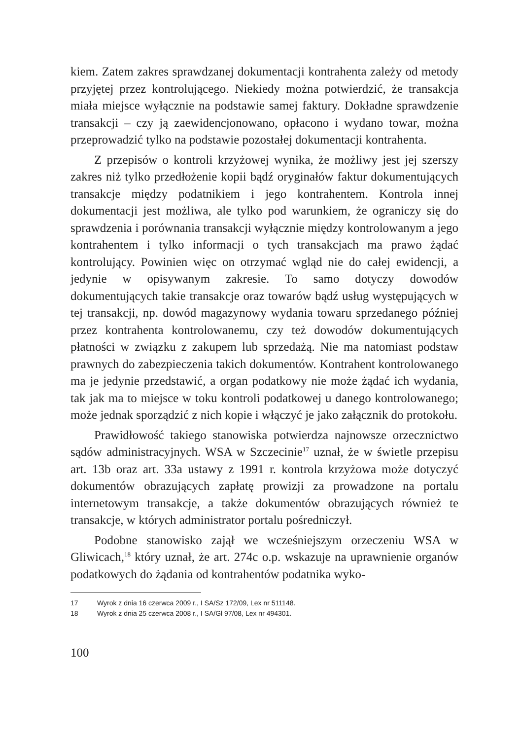kiem. Zatem zakres sprawdzanej dokumentacji kontrahenta zależy od metody przyjętej przez kontrolującego. Niekiedy można potwierdzić, że transakcja miała miejsce wyłącznie na podstawie samej faktury. Dokładne sprawdzenie transakcji – czy ją zaewidencjonowano, opłacono i wydano towar, można przeprowadzić tylko na podstawie pozostałej dokumentacji kontrahenta.
Z przepisów o kontroli krzyżowej wynika, że możliwy jest jej szerszy zakres niż tylko przedłożenie kopii bądź oryginałów faktur dokumentujących transakcje między podatnikiem i jego kontrahentem. Kontrola innej dokumentacji jest możliwa, ale tylko pod warunkiem, że ograniczy się do sprawdzenia i porównania transakcji wyłącznie między kontrolowanym a jego kontrahentem i tylko informacji o tych transakcjach ma prawo żądać kontrolujący. Powinien więc on otrzymać wgląd nie do całej ewidencji, a jedynie w opisywanym zakresie. To samo dotyczy dowodów dokumentujących takie transakcje oraz towarów bądź usług występujących w tej transakcji, np. dowód magazynowy wydania towaru sprzedanego później przez kontrahenta kontrolowanemu, czy też dowodów dokumentujących płatności w związku z zakupem lub sprzedażą. Nie ma natomiast podstaw prawnych do zabezpieczenia takich dokumentów. Kontrahent kontrolowanego ma je jedynie przedstawić, a organ podatkowy nie może żądać ich wydania, tak jak ma to miejsce w toku kontroli podatkowej u danego kontrolowanego; może jednak sporządzić z nich kopie i włączyć je jako załącznik do protokołu.
Prawidłowość takiego stanowiska potwierdza najnowsze orzecznictwo sądów administracyjnych. WSA w Szczecinie<sup>17</sup> uznał, że w świetle przepisu art. 13b oraz art. 33a ustawy z 1991 r. kontrola krzyżowa może dotyczyć dokumentów obrazujących zapłatę prowizji za prowadzone na portalu internetowym transakcje, a także dokumentów obrazujących również te transakcje, w których administrator portalu pośredniczył.
Podobne stanowisko zajął we wcześniejszym orzeczeniu WSA w Gliwicach,<sup>18</sup> który uznał, że art. 274c o.p. wskazuje na uprawnienie organów podatkowych do żądania od kontrahentów podatnika wyko-
17 Wyrok z dnia 16 czerwca 2009 r., I SA/Sz 172/09, Lex nr 511148.
18 Wyrok z dnia 25 czerwca 2008 r., I SA/Gl 97/08, Lex nr 494301.
100